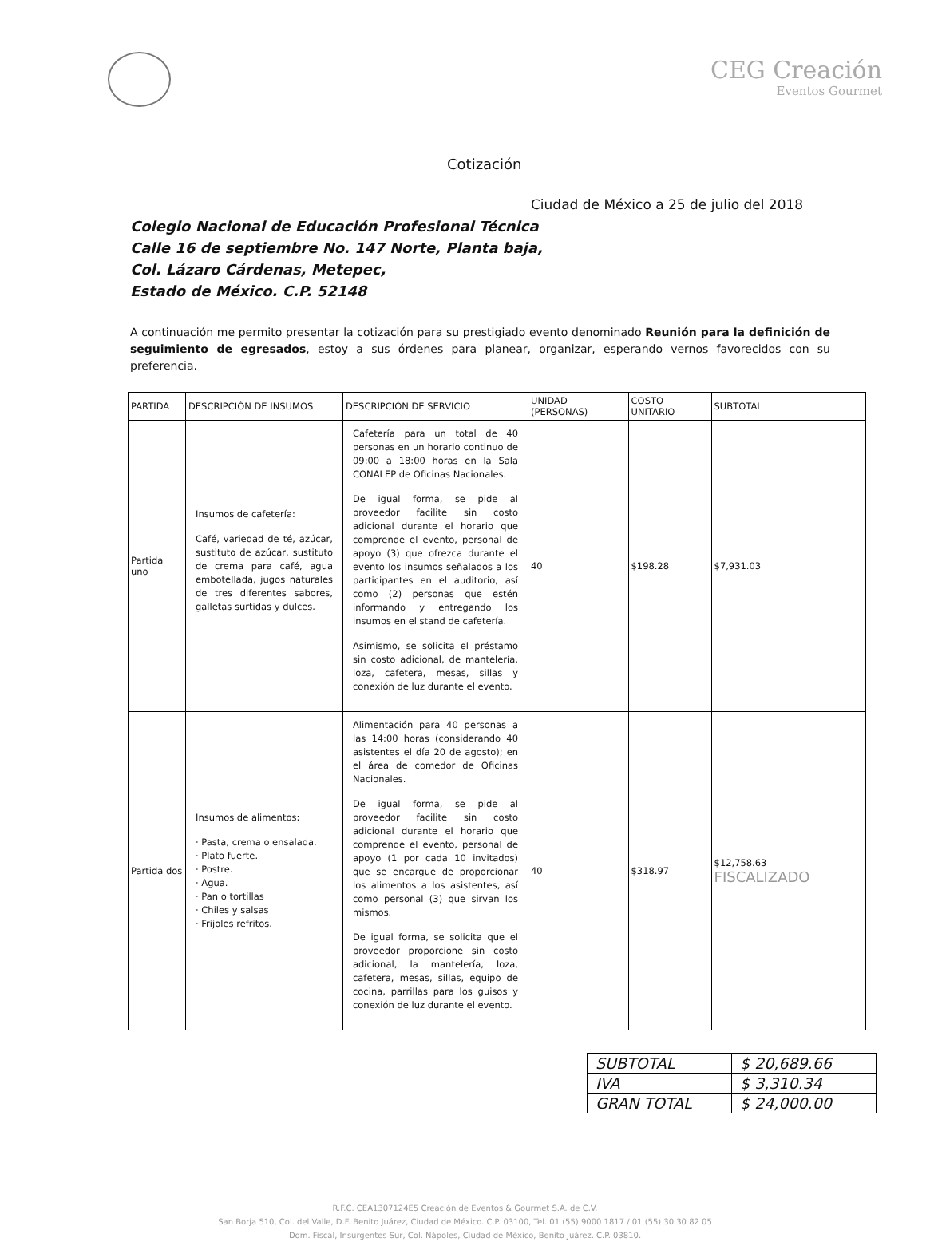CEG Creación
Eventos Gourmet
Cotización
Ciudad de México a 25 de julio del 2018
Colegio Nacional de Educación Profesional Técnica
Calle 16 de septiembre No. 147 Norte, Planta baja,
Col. Lázaro Cárdenas, Metepec,
Estado de México. C.P. 52148
A continuación me permito presentar la cotización para su prestigiado evento denominado Reunión para la definición de seguimiento de egresados, estoy a sus órdenes para planear, organizar, esperando vernos favorecidos con su preferencia.
| PARTIDA | DESCRIPCIÓN DE INSUMOS | DESCRIPCIÓN DE SERVICIO | UNIDAD (PERSONAS) | COSTO UNITARIO | SUBTOTAL |
| --- | --- | --- | --- | --- | --- |
| Partida uno | Insumos de cafetería: Café, variedad de té, azúcar, sustituto de azúcar, sustituto de crema para café, agua embotellada, jugos naturales de tres diferentes sabores, galletas surtidas y dulces. | Cafetería para un total de 40 personas en un horario continuo de 09:00 a 18:00 horas en la Sala CONALEP de Oficinas Nacionales. De igual forma, se pide al proveedor facilite sin costo adicional durante el horario que comprende el evento, personal de apoyo (3) que ofrezca durante el evento los insumos señalados a los participantes en el auditorio, así como (2) personas que estén informando y entregando los insumos en el stand de cafetería. Asimismo, se solicita el préstamo sin costo adicional, de mantelería, loza, cafetera, mesas, sillas y conexión de luz durante el evento. | 40 | $198.28 | $7,931.03 |
| Partida dos | Insumos de alimentos: · Pasta, crema o ensalada. · Plato fuerte. · Postre. · Agua. · Pan o tortillas · Chiles y salsas · Frijoles refritos. | Alimentación para 40 personas a las 14:00 horas (considerando 40 asistentes el día 20 de agosto); en el área de comedor de Oficinas Nacionales. De igual forma, se pide al proveedor facilite sin costo adicional durante el horario que comprende el evento, personal de apoyo (1 por cada 10 invitados) que se encargue de proporcionar los alimentos a los asistentes, así como personal (3) que sirvan los mismos. De igual forma, se solicita que el proveedor proporcione sin costo adicional, la mantelería, loza, cafetera, mesas, sillas, equipo de cocina, parrillas para los guisos y conexión de luz durante el evento. | 40 | $318.97 | $12,758.63 FISCALIZADO |
| SUBTOTAL | $ 20,689.66 |
| IVA | $ 3,310.34 |
| GRAN TOTAL | $ 24,000.00 |
R.F.C. CEA1307124E5 Creación de Eventos & Gourmet S.A. de C.V.
San Borja 510, Col. del Valle, D.F. Benito Juárez, Ciudad de México. C.P. 03100, Tel. 01 (55) 9000 1817 / 01 (55) 30 30 82 05
Dom. Fiscal, Insurgentes Sur, Col. Nápoles, Ciudad de México, Benito Juárez. C.P. 03810.